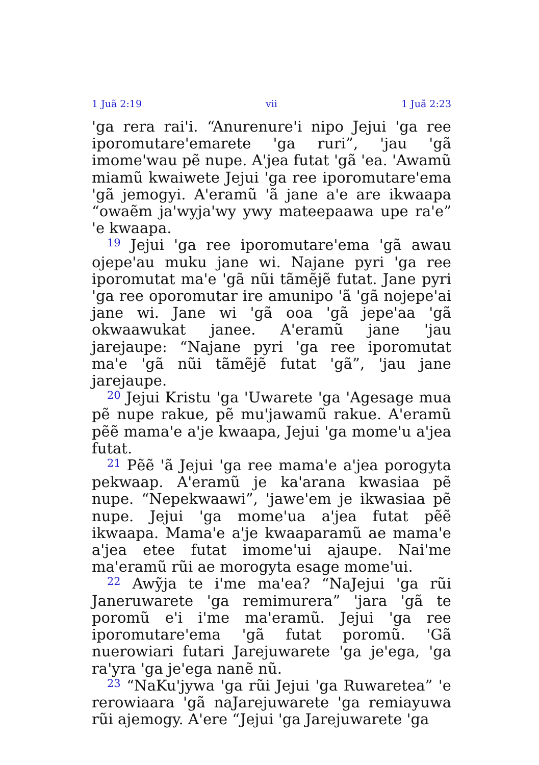1 Juã 2:19 vii 1 Juã 2:23
'ga rera rai'i. “Anurenure'i nipo Jejui 'ga ree iporomutare'emarete 'ga ruri”, 'jau 'gã imome'wau pẽ nupe. A'jea futat 'gã 'ea. 'Awamũ miamũ kwaiwete Jejui 'ga ree iporomutare'ema 'gã jemogyi. A'eramũ 'ã jane a'e are ikwaapa “owaẽm ja'wyja'wy ywy mateepaawa upe ra'e” 'e kwaapa.
<sup>19</sup> Jejui 'ga ree iporomutare'ema 'gã awau ojepe'au muku jane wi. Najane pyri 'ga ree iporomutat ma'e 'gã nũi tãmẽjẽ futat. Jane pyri 'ga ree oporomutar ire amunipo 'ã 'gã nojepe'ai jane wi. Jane wi 'gã ooa 'gã jepe'aa 'gã okwaawukat janee. A'eramũ jane 'jau jarejaupe: “Najane pyri 'ga ree iporomutat ma'e 'gã nũi tãmẽjẽ futat 'gã”, 'jau jane jarejaupe.
<sup>20</sup> Jejui Kristu 'ga 'Uwarete 'ga 'Agesage mua pẽ nupe rakue, pẽ mu'jawamũ rakue. A'eramũ pẽẽ mama'e a'je kwaapa, Jejui 'ga mome'u a'jea futat.
<sup>21</sup> Pẽẽ 'ã Jejui 'ga ree mama'e a'jea porogyta pekwaap. A'eramũ je ka'arana kwasiaa pẽ nupe. “Nepekwaawi”, 'jawe'em je ikwasiaa pẽ nupe. Jejui 'ga mome'ua a'jea futat pẽẽ ikwaapa. Mama'e a'je kwaaparamũ ae mama'e a'jea etee futat imome'ui ajaupe. Nai'me ma'eramũ rũi ae morogyta esage mome'ui.
<sup>22</sup> Awỹja te i'me ma'ea? “NaJejui 'ga rũi Janeruwarete 'ga remimurera” 'jara 'gã te poromũ e'i i'me ma'eramũ. Jejui 'ga ree iporomutare'ema 'gã futat poromũ. 'Gã nuerowiari futari Jarejuwarete 'ga je'ega, 'ga ra'yra 'ga je'ega nanẽ nũ.
<sup>23</sup> “NaKu'jywa 'ga rũi Jejui 'ga Ruwaretea” 'e rerowiaara 'gã naJarejuwarete 'ga remiayuwa rũi ajemogy. A'ere “Jejui 'ga Jarejuwarete 'ga